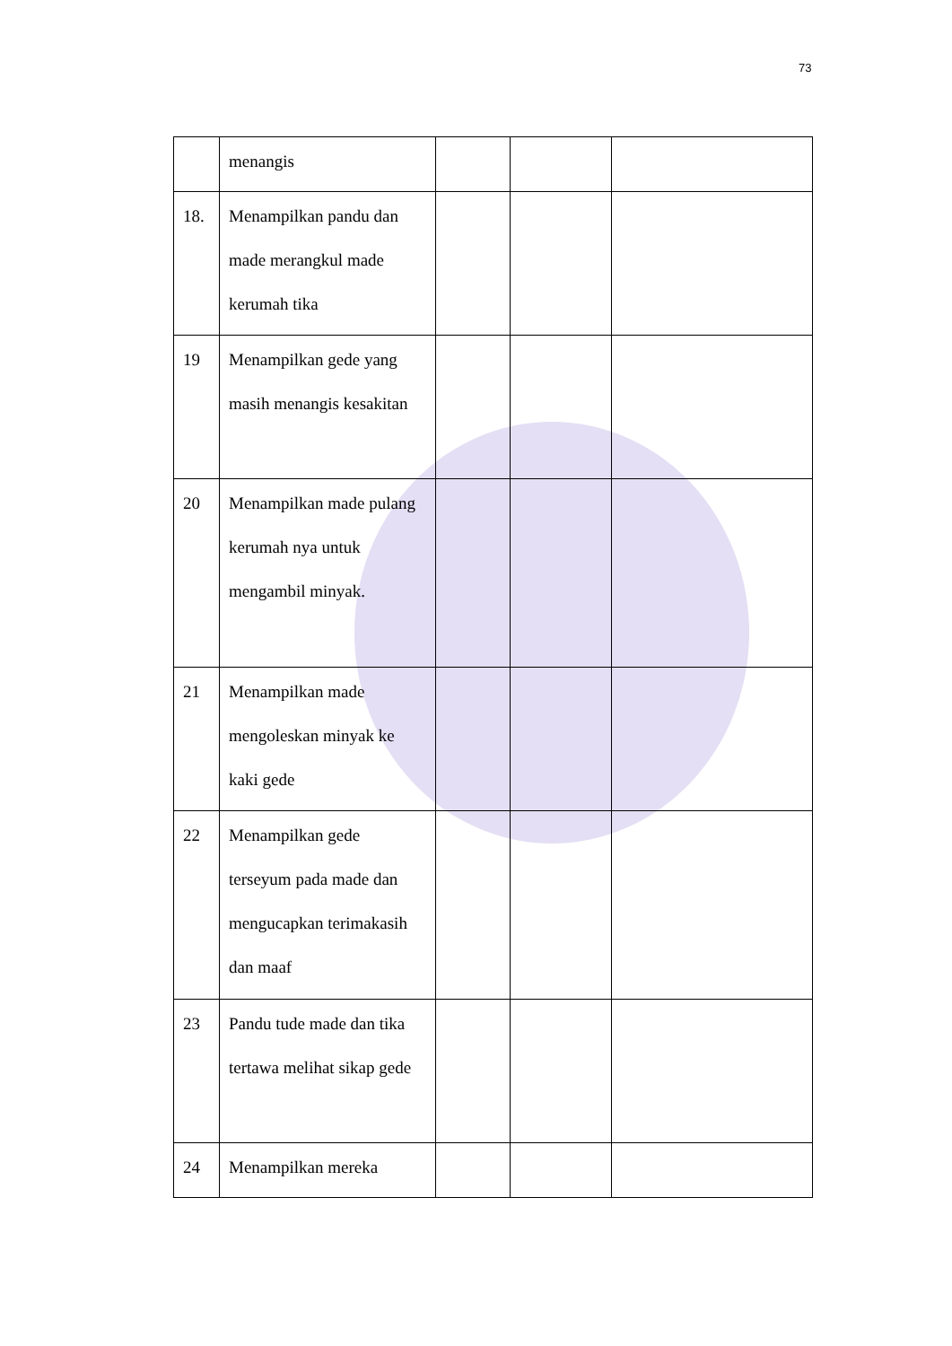73
| | menangis | | | |
| 18. | Menampilkan pandu dan made merangkul made kerumah tika | | | |
| 19 | Menampilkan gede yang masih menangis kesakitan | | | |
| 20 | Menampilkan made pulang kerumah nya untuk mengambil minyak. | | | |
| 21 | Menampilkan made mengoleskan minyak ke kaki gede | | | |
| 22 | Menampilkan gede terseyum pada made dan mengucapkan terimakasih dan maaf | | | |
| 23 | Pandu tude made dan tika tertawa melihat sikap gede | | | |
| 24 | Menampilkan mereka | | | |